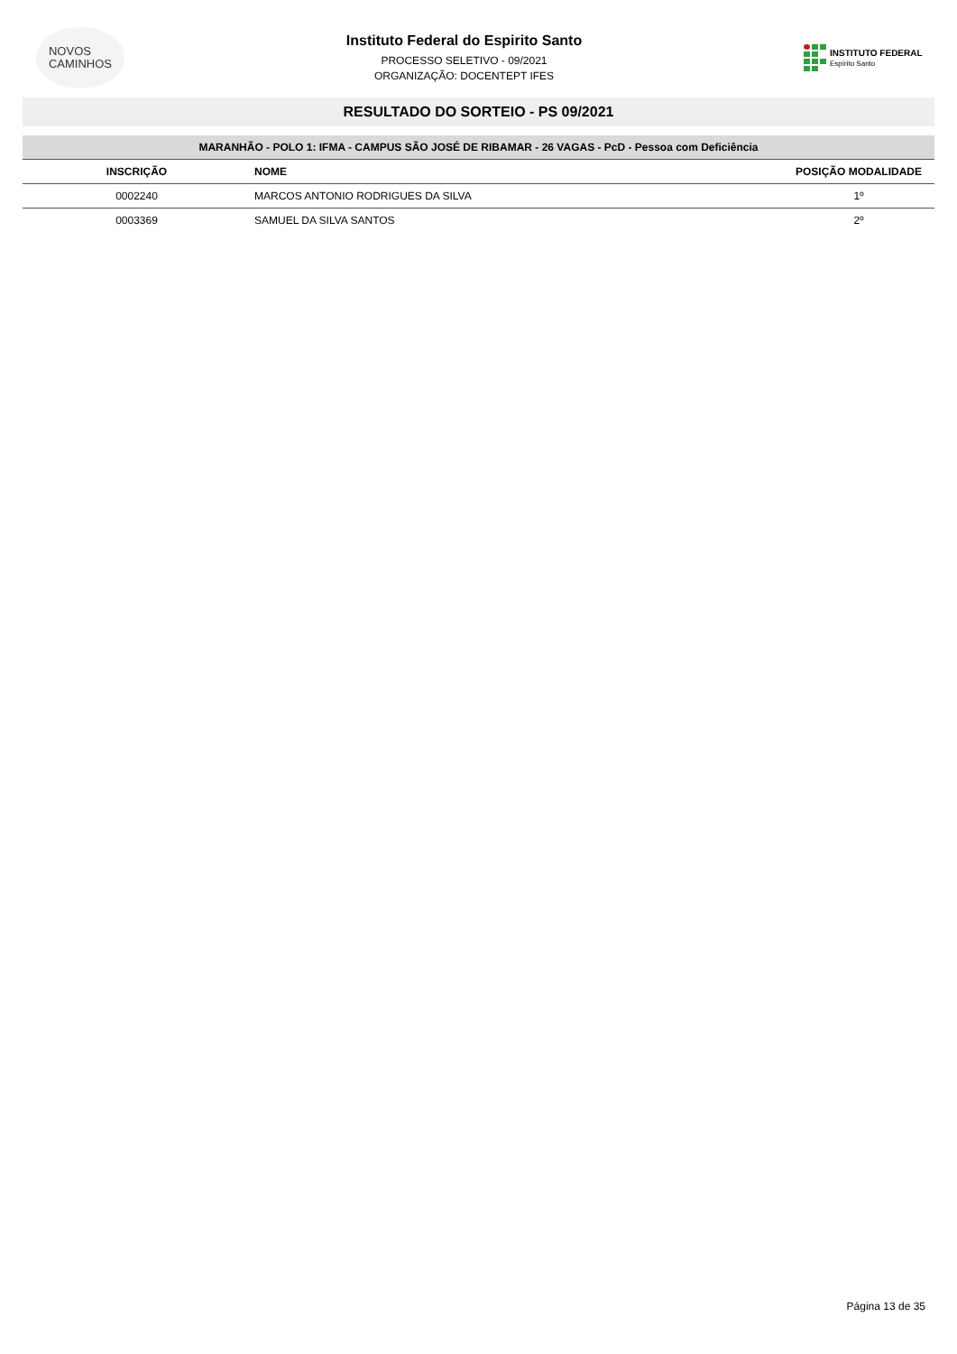NOVOS
CAMINHOS
Instituto Federal do Espirito Santo
PROCESSO SELETIVO - 09/2021
ORGANIZAÇÃO: DOCENTEPT IFES
INSTITUTO FEDERAL
Espírito Santo
RESULTADO DO SORTEIO - PS 09/2021
| MARANHÃO - POLO 1: IFMA - CAMPUS SÃO JOSÉ DE RIBAMAR - 26 VAGAS - PcD - Pessoa com Deficiência | | |
| --- | --- | --- |
| INSCRIÇÃO | NOME | POSIÇÃO MODALIDADE |
| 0002240 | MARCOS ANTONIO RODRIGUES DA SILVA | 1º |
| 0003369 | SAMUEL DA SILVA SANTOS | 2º |
Página 13 de 35